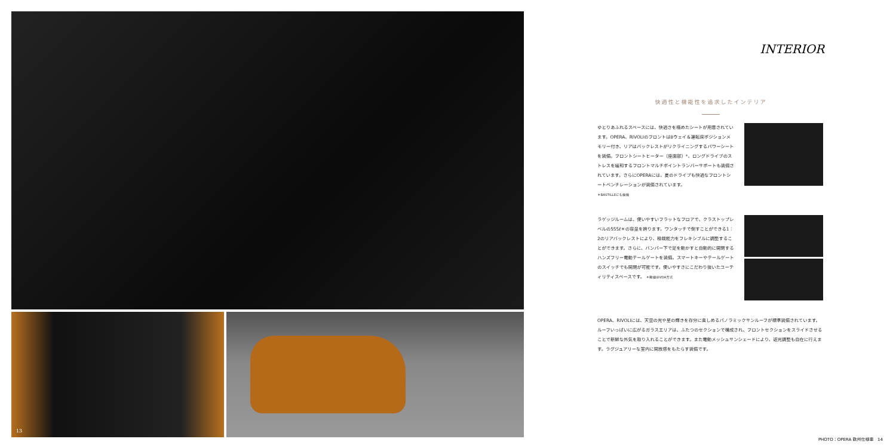13
INTERIOR
快適性と機能性を追求したインテリア
ゆとりあふれるスペースには、快適さを極めたシートが用意されています。OPERA、RIVOLIのフロントは8ウェイ＆運転席ポジションメモリー付き、リアはバックレストがリクライニングするパワーシートを装備。フロントシートヒーター（座面部）*、ロングドライブのストレスを緩和するフロントマルチポイントランバーサポートも装備されています。さらにOPERAには、夏のドライブも快適なフロントシートベンチレーションが装備されています。
＊BASTILLEにも装備
ラゲッジルームは、使いやすいフラットなフロアで、クラストップレベルの555ℓ＊の容量を誇ります。ワンタッチで倒すことができる1：2のリアバックレストにより、積載能力をフレキシブルに調整することができます。さらに、バンパー下で足を動かすと自動的に開閉するハンズフリー電動テールゲートを装備。スマートキーやテールゲートのスイッチでも開閉が可能です。使いやすさにこだわり抜いたユーティリティスペースです。 ＊数値はVDA方式
OPERA、RIVOLIには、天空の光や星の輝きを存分に楽しめるパノラミックサンルーフが標準装備されています。ルーフいっぱいに広がるガラスエリアは、ふたつのセクションで構成され、フロントセクションをスライドさせることで新鮮な外気を取り入れることができます。また電動メッシュサンシェードにより、遮光調整も自在に行えます。ラグジュアリーな室内に開放感をもたらす装備です。
PHOTO：OPERA 欧州仕様車 14